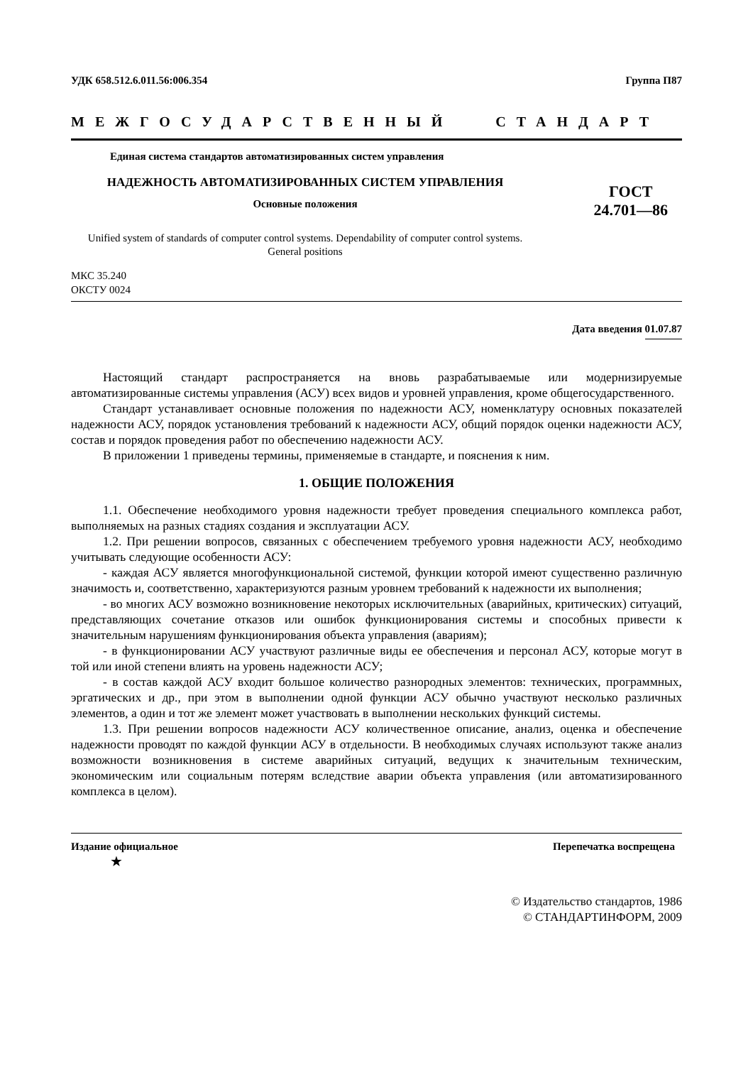УДК 658.512.6.011.56:006.354 Группа П87
МЕЖГОСУДАРСТВЕННЫЙ СТАНДАРТ
Единая система стандартов автоматизированных систем управления
НАДЕЖНОСТЬ АВТОМАТИЗИРОВАННЫХ СИСТЕМ УПРАВЛЕНИЯ
Основные положения
Unified system of standards of computer control systems. Dependability of computer control systems. General positions
ГОСТ
24.701—86
МКС 35.240
ОКСТУ 0024
Дата введения 01.07.87
Настоящий стандарт распространяется на вновь разрабатываемые или модернизируемые автоматизированные системы управления (АСУ) всех видов и уровней управления, кроме общегосударственного.
Стандарт устанавливает основные положения по надежности АСУ, номенклатуру основных показателей надежности АСУ, порядок установления требований к надежности АСУ, общий порядок оценки надежности АСУ, состав и порядок проведения работ по обеспечению надежности АСУ.
В приложении 1 приведены термины, применяемые в стандарте, и пояснения к ним.
1. ОБЩИЕ ПОЛОЖЕНИЯ
1.1. Обеспечение необходимого уровня надежности требует проведения специального комплекса работ, выполняемых на разных стадиях создания и эксплуатации АСУ.
1.2. При решении вопросов, связанных с обеспечением требуемого уровня надежности АСУ, необходимо учитывать следующие особенности АСУ:
- каждая АСУ является многофункциональной системой, функции которой имеют существенно различную значимость и, соответственно, характеризуются разным уровнем требований к надежности их выполнения;
- во многих АСУ возможно возникновение некоторых исключительных (аварийных, критических) ситуаций, представляющих сочетание отказов или ошибок функционирования системы и способных привести к значительным нарушениям функционирования объекта управления (авариям);
- в функционировании АСУ участвуют различные виды ее обеспечения и персонал АСУ, которые могут в той или иной степени влиять на уровень надежности АСУ;
- в состав каждой АСУ входит большое количество разнородных элементов: технических, программных, эргатических и др., при этом в выполнении одной функции АСУ обычно участвуют несколько различных элементов, а один и тот же элемент может участвовать в выполнении нескольких функций системы.
1.3. При решении вопросов надежности АСУ количественное описание, анализ, оценка и обеспечение надежности проводят по каждой функции АСУ в отдельности. В необходимых случаях используют также анализ возможности возникновения в системе аварийных ситуаций, ведущих к значительным техническим, экономическим или социальным потерям вследствие аварии объекта управления (или автоматизированного комплекса в целом).
Издание официальное Перепечатка воспрещена
★
© Издательство стандартов, 1986
© СТАНДАРТИНФОРМ, 2009